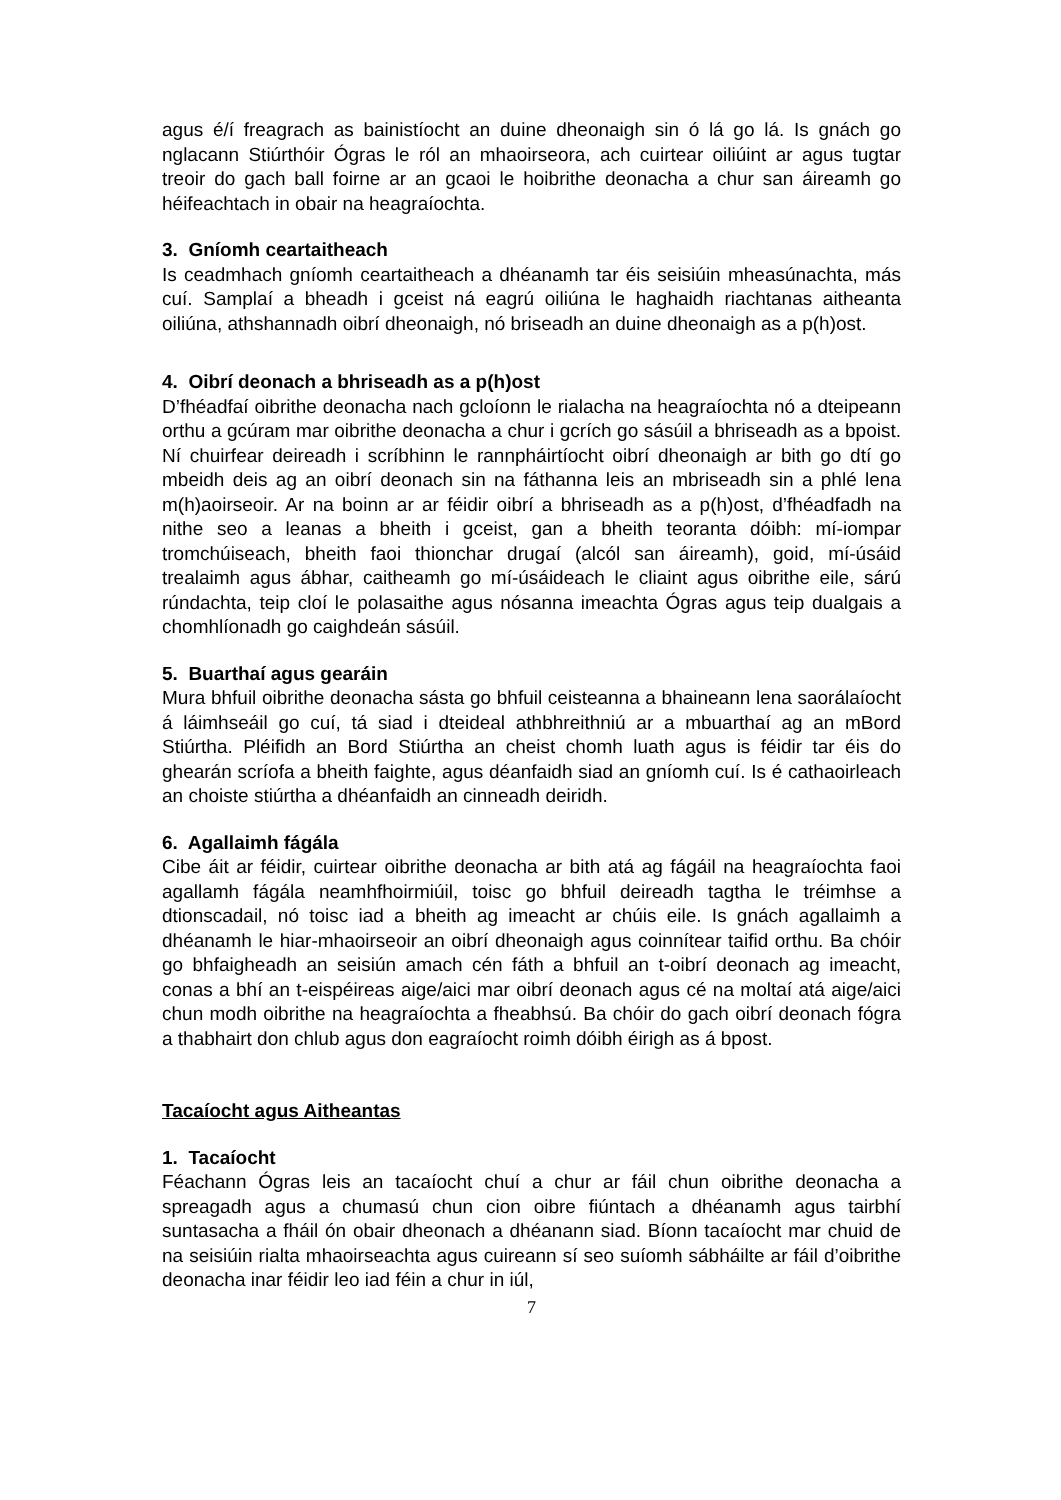agus é/í freagrach as bainistíocht an duine dheonaigh sin ó lá go lá. Is gnách go nglacann Stiúrthóir Ógras le ról an mhaoirseora, ach cuirtear oiliúint ar agus tugtar treoir do gach ball foirne ar an gcaoi le hoibrithe deonacha a chur san áireamh go héifeachtach in obair na heagraíochta.
3. Gníomh ceartaitheach
Is ceadmhach gníomh ceartaitheach a dhéanamh tar éis seisiúin mheasúnachta, más cuí. Samplaí a bheadh i gceist ná eagrú oiliúna le haghaidh riachtanas aitheanta oiliúna, athshannadh oibrí dheonaigh, nó briseadh an duine dheonaigh as a p(h)ost.
4. Oibrí deonach a bhriseadh as a p(h)ost
D’fhéadfaí oibrithe deonacha nach gcloíonn le rialacha na heagraíochta nó a dteipeann orthu a gcúram mar oibrithe deonacha a chur i gcrích go sásúil a bhriseadh as a bpoist. Ní chuirfear deireadh i scríbhinn le rannpháirtíocht oibrí dheonaigh ar bith go dtí go mbeidh deis ag an oibrí deonach sin na fáthanna leis an mbriseadh sin a phlé lena m(h)aoirseoir. Ar na boinn ar ar féidir oibrí a bhriseadh as a p(h)ost, d’fhéadfadh na nithe seo a leanas a bheith i gceist, gan a bheith teoranta dóibh: mí-iompar tromchúiseach, bheith faoi thionchar drugaí (alcól san áireamh), goid, mí-úsáid trealaimh agus ábhar, caitheamh go mí-úsáideach le cliaint agus oibrithe eile, sárú rúndachta, teip cloí le polasaithe agus nósanna imeachta Ógras agus teip dualgais a chomhlíonadh go caighdeán sásúil.
5. Buarthaí agus gearáin
Mura bhfuil oibrithe deonacha sásta go bhfuil ceisteanna a bhaineann lena saorálaíocht á láimhseáil go cuí, tá siad i dteideal athbhreithniú ar a mbuarthaí ag an mBord Stiúrtha. Pléifidh an Bord Stiúrtha an cheist chomh luath agus is féidir tar éis do ghearán scríofa a bheith faighte, agus déanfaidh siad an gníomh cuí. Is é cathaoirleach an choiste stiúrtha a dhéanfaidh an cinneadh deiridh.
6. Agallaimh fágála
Cibe áit ar féidir, cuirtear oibrithe deonacha ar bith atá ag fágáil na heagraíochta faoi agallamh fágála neamhfhoirmiúil, toisc go bhfuil deireadh tagtha le tréimhse a dtionscadail, nó toisc iad a bheith ag imeacht ar chúis eile. Is gnách agallaimh a dhéanamh le hiar-mhaoirseoir an oibrí dheonaigh agus coinnítear taifid orthu. Ba chóir go bhfaigheadh an seisiún amach cén fáth a bhfuil an t-oibrí deonach ag imeacht, conas a bhí an t-eispéireas aige/aici mar oibrí deonach agus cé na moltaí atá aige/aici chun modh oibrithe na heagraíochta a fheabhsú. Ba chóir do gach oibrí deonach fógra a thabhairt don chlub agus don eagraíocht roimh dóibh éirigh as á bpost.
Tacaíocht agus Aitheantas
1. Tacaíocht
Féachann Ógras leis an tacaíocht chuí a chur ar fáil chun oibrithe deonacha a spreagadh agus a chumasú chun cion oibre fiúntach a dhéanamh agus tairbhí suntasacha a fháil ón obair dheonach a dhéanann siad. Bíonn tacaíocht mar chuid de na seisiúin rialta mhaoirseachta agus cuireann sí seo suíomh sábháilte ar fáil d’oibrithe deonacha inar féidir leo iad féin a chur in iúl,
7